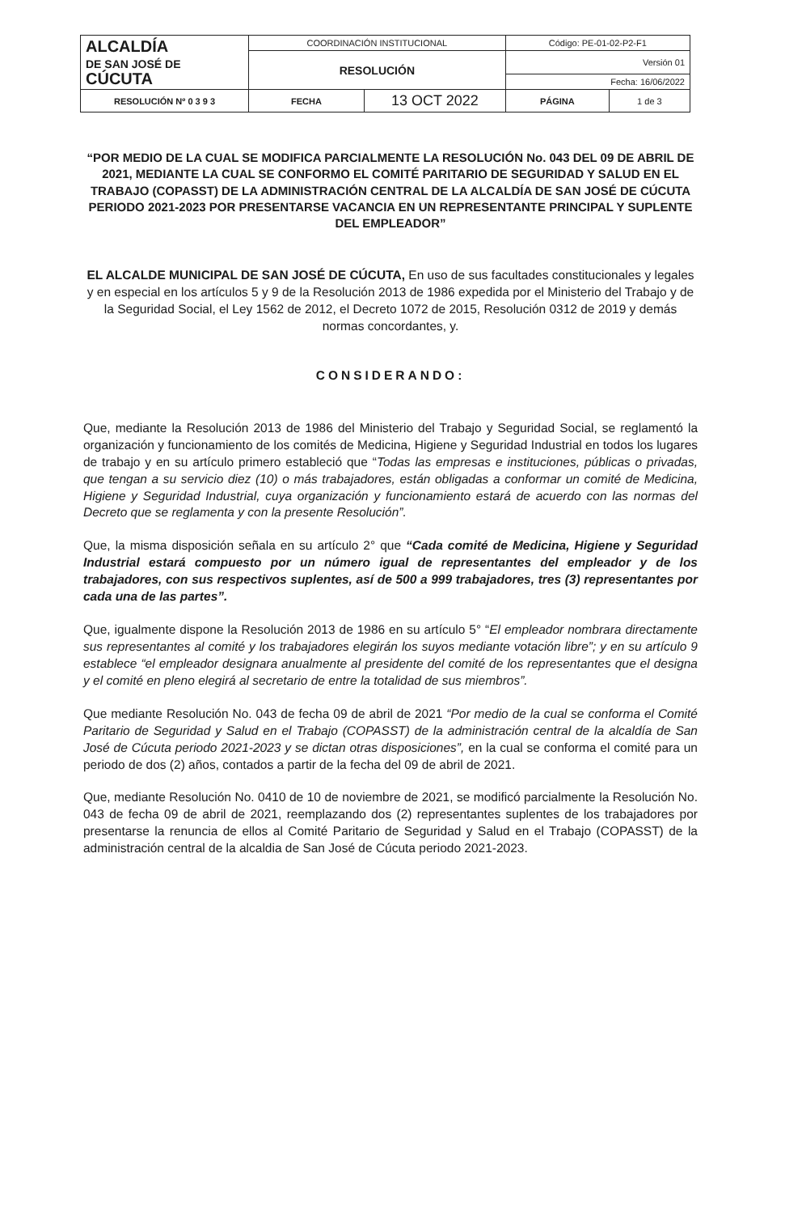| ALCALDÍA DE SAN JOSÉ DE CÚCUTA | COORDINACIÓN INSTITUCIONAL | Código: PE-01-02-P2-F1 | |
| | RESOLUCIÓN | Versión 01 | |
| | | Fecha: 16/06/2022 | |
| RESOLUCIÓN Nº 0 3 9 3 | / FECHA / 13 OCT 2022 / | PÁGINA | 1 de 3 |
“POR MEDIO DE LA CUAL SE MODIFICA PARCIALMENTE LA RESOLUCIÓN No. 043 DEL 09 DE ABRIL DE 2021, MEDIANTE LA CUAL SE CONFORMO EL COMITÉ PARITARIO DE SEGURIDAD Y SALUD EN EL TRABAJO (COPASST) DE LA ADMINISTRACIÓN CENTRAL DE LA ALCALDÍA DE SAN JOSÉ DE CÚCUTA PERIODO 2021-2023 POR PRESENTARSE VACANCIA EN UN REPRESENTANTE PRINCIPAL Y SUPLENTE DEL EMPLEADOR”
EL ALCALDE MUNICIPAL DE SAN JOSÉ DE CÚCUTA, En uso de sus facultades constitucionales y legales y en especial en los artículos 5 y 9 de la Resolución 2013 de 1986 expedida por el Ministerio del Trabajo y de la Seguridad Social, el Ley 1562 de 2012, el Decreto 1072 de 2015, Resolución 0312 de 2019 y demás normas concordantes, y.
CONSIDERANDO:
Que, mediante la Resolución 2013 de 1986 del Ministerio del Trabajo y Seguridad Social, se reglamentó la organización y funcionamiento de los comités de Medicina, Higiene y Seguridad Industrial en todos los lugares de trabajo y en su artículo primero estableció que “Todas las empresas e instituciones, públicas o privadas, que tengan a su servicio diez (10) o más trabajadores, están obligadas a conformar un comité de Medicina, Higiene y Seguridad Industrial, cuya organización y funcionamiento estará de acuerdo con las normas del Decreto que se reglamenta y con la presente Resolución”.
Que, la misma disposición señala en su artículo 2° que “Cada comité de Medicina, Higiene y Seguridad Industrial estará compuesto por un número igual de representantes del empleador y de los trabajadores, con sus respectivos suplentes, así de 500 a 999 trabajadores, tres (3) representantes por cada una de las partes”.
Que, igualmente dispone la Resolución 2013 de 1986 en su artículo 5° “El empleador nombrara directamente sus representantes al comité y los trabajadores elegirán los suyos mediante votación libre”; y en su artículo 9 establece “el empleador designara anualmente al presidente del comité de los representantes que el designa y el comité en pleno elegirá al secretario de entre la totalidad de sus miembros”.
Que mediante Resolución No. 043 de fecha 09 de abril de 2021 “Por medio de la cual se conforma el Comité Paritario de Seguridad y Salud en el Trabajo (COPASST) de la administración central de la alcaldía de San José de Cúcuta periodo 2021-2023 y se dictan otras disposiciones”, en la cual se conforma el comité para un periodo de dos (2) años, contados a partir de la fecha del 09 de abril de 2021.
Que, mediante Resolución No. 0410 de 10 de noviembre de 2021, se modificó parcialmente la Resolución No. 043 de fecha 09 de abril de 2021, reemplazando dos (2) representantes suplentes de los trabajadores por presentarse la renuncia de ellos al Comité Paritario de Seguridad y Salud en el Trabajo (COPASST) de la administración central de la alcaldia de San José de Cúcuta periodo 2021-2023.